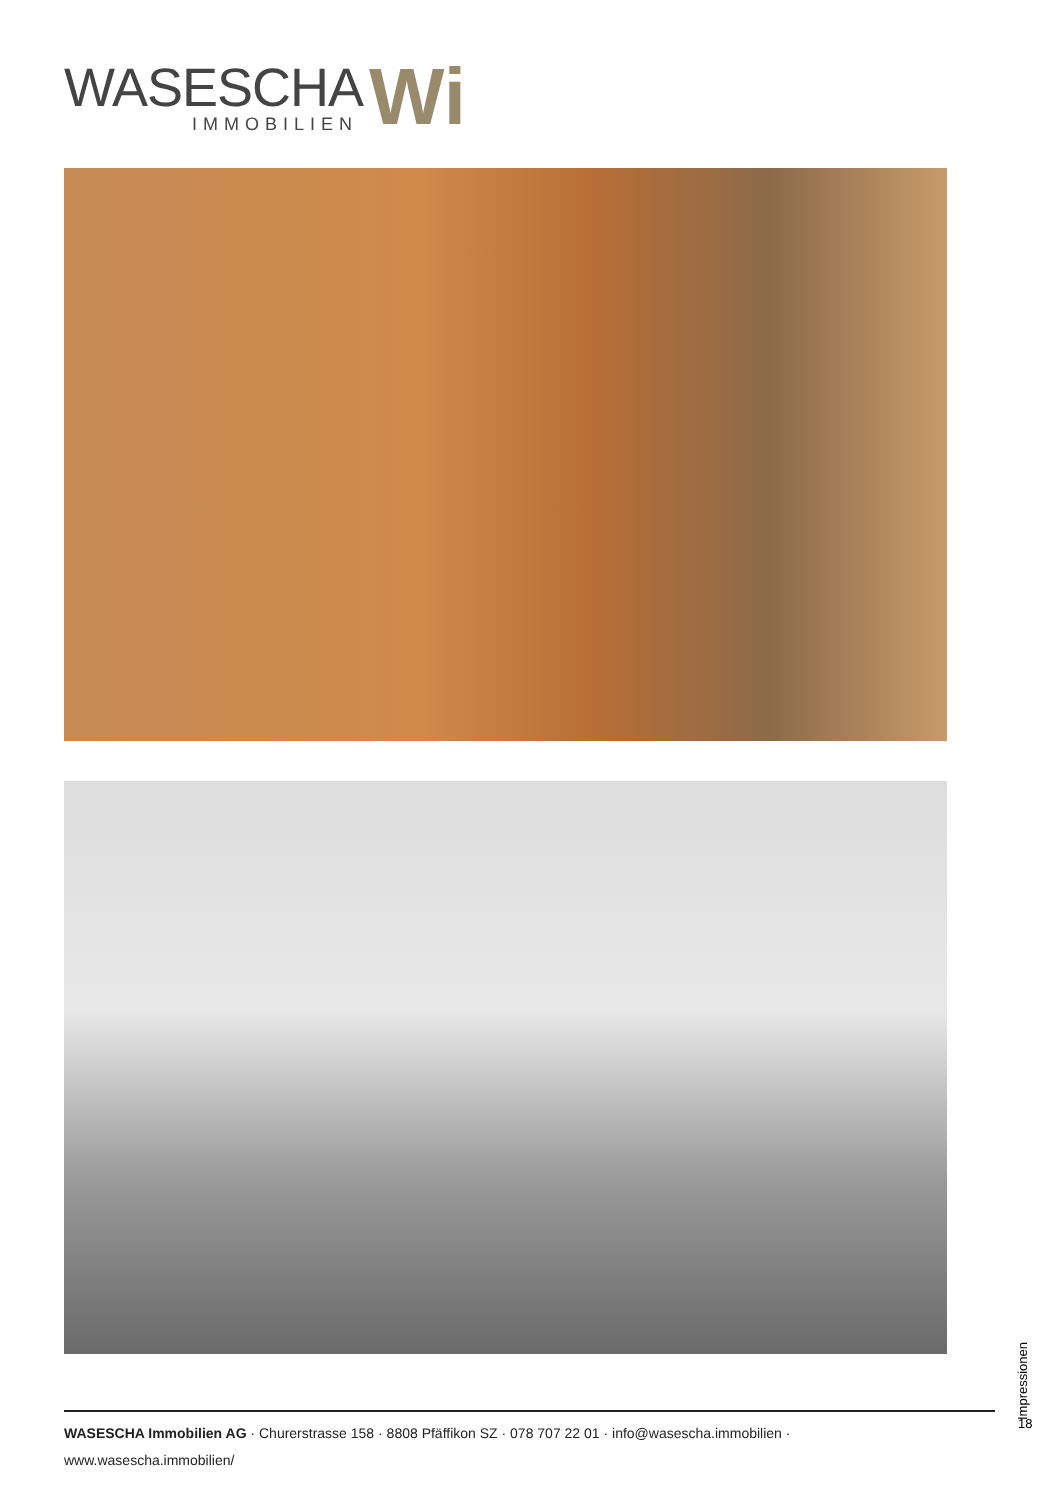WASESCHA
IMMOBILIEN
Wi
Impressionen
18
WASESCHA Immobilien AG · Churerstrasse 158 · 8808 Pfäffikon SZ · 078 707 22 01 · info@wasescha.immobilien · www.wasescha.immobilien/